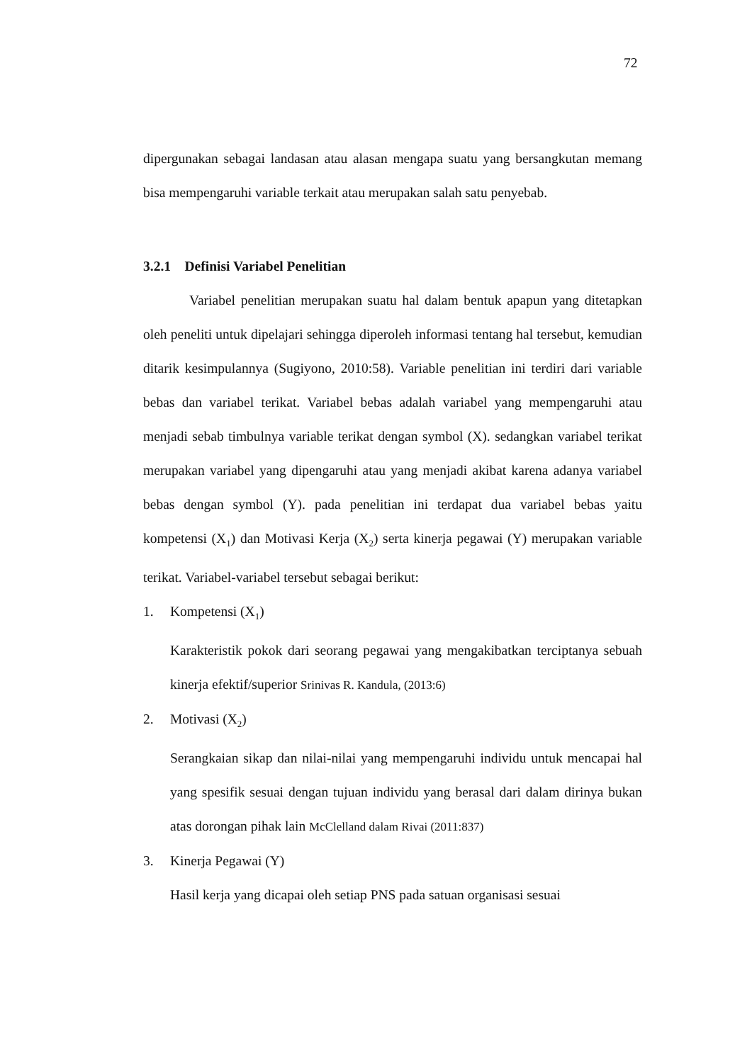72
dipergunakan sebagai landasan atau alasan mengapa suatu yang bersangkutan memang bisa mempengaruhi variable terkait atau merupakan salah satu penyebab.
3.2.1 Definisi Variabel Penelitian
Variabel penelitian merupakan suatu hal dalam bentuk apapun yang ditetapkan oleh peneliti untuk dipelajari sehingga diperoleh informasi tentang hal tersebut, kemudian ditarik kesimpulannya (Sugiyono, 2010:58). Variable penelitian ini terdiri dari variable bebas dan variabel terikat. Variabel bebas adalah variabel yang mempengaruhi atau menjadi sebab timbulnya variable terikat dengan symbol (X). sedangkan variabel terikat merupakan variabel yang dipengaruhi atau yang menjadi akibat karena adanya variabel bebas dengan symbol (Y). pada penelitian ini terdapat dua variabel bebas yaitu kompetensi (X<sub>1</sub>) dan Motivasi Kerja (X<sub>2</sub>) serta kinerja pegawai (Y) merupakan variable terikat. Variabel-variabel tersebut sebagai berikut:
1. Kompetensi (X<sub>1</sub>)
Karakteristik pokok dari seorang pegawai yang mengakibatkan terciptanya sebuah kinerja efektif/superior Srinivas R. Kandula, (2013:6)
2. Motivasi (X<sub>2</sub>)
Serangkaian sikap dan nilai-nilai yang mempengaruhi individu untuk mencapai hal yang spesifik sesuai dengan tujuan individu yang berasal dari dalam dirinya bukan atas dorongan pihak lain McClelland dalam Rivai (2011:837)
3. Kinerja Pegawai (Y)
Hasil kerja yang dicapai oleh setiap PNS pada satuan organisasi sesuai